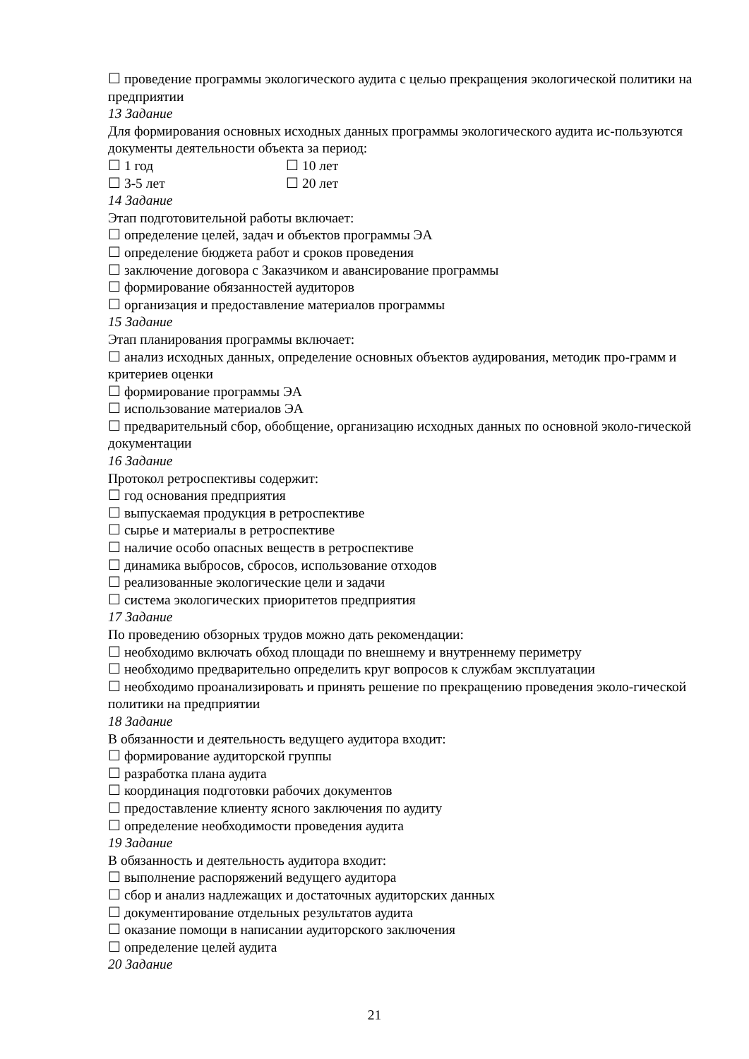☐ проведение программы экологического аудита с целью прекращения экологической политики на предприятии
13 Задание
Для формирования основных исходных данных программы экологического аудита ис-пользуются документы деятельности объекта за период:
☐ 1 год ☐ 10 лет
☐ 3-5 лет ☐ 20 лет
14 Задание
Этап подготовительной работы включает:
☐ определение целей, задач и объектов программы ЭА
☐ определение бюджета работ и сроков проведения
☐ заключение договора с Заказчиком и авансирование программы
☐ формирование обязанностей аудиторов
☐ организация и предоставление материалов программы
15 Задание
Этап планирования программы включает:
☐ анализ исходных данных, определение основных объектов аудирования, методик про-грамм и критериев оценки
☐ формирование программы ЭА
☐ использование материалов ЭА
☐ предварительный сбор, обобщение, организацию исходных данных по основной эколо-гической документации
16 Задание
Протокол ретроспективы содержит:
☐ год основания предприятия
☐ выпускаемая продукция в ретроспективе
☐ сырье и материалы в ретроспективе
☐ наличие особо опасных веществ в ретроспективе
☐ динамика выбросов, сбросов, использование отходов
☐ реализованные экологические цели и задачи
☐ система экологических приоритетов предприятия
17 Задание
По проведению обзорных трудов можно дать рекомендации:
☐ необходимо включать обход площади по внешнему и внутреннему периметру
☐ необходимо предварительно определить круг вопросов к службам эксплуатации
☐ необходимо проанализировать и принять решение по прекращению проведения эколо-гической политики на предприятии
18 Задание
В обязанности и деятельность ведущего аудитора входит:
☐ формирование аудиторской группы
☐ разработка плана аудита
☐ координация подготовки рабочих документов
☐ предоставление клиенту ясного заключения по аудиту
☐ определение необходимости проведения аудита
19 Задание
В обязанность и деятельность аудитора входит:
☐ выполнение распоряжений ведущего аудитора
☐ сбор и анализ надлежащих и достаточных аудиторских данных
☐ документирование отдельных результатов аудита
☐ оказание помощи в написании аудиторского заключения
☐ определение целей аудита
20 Задание
21